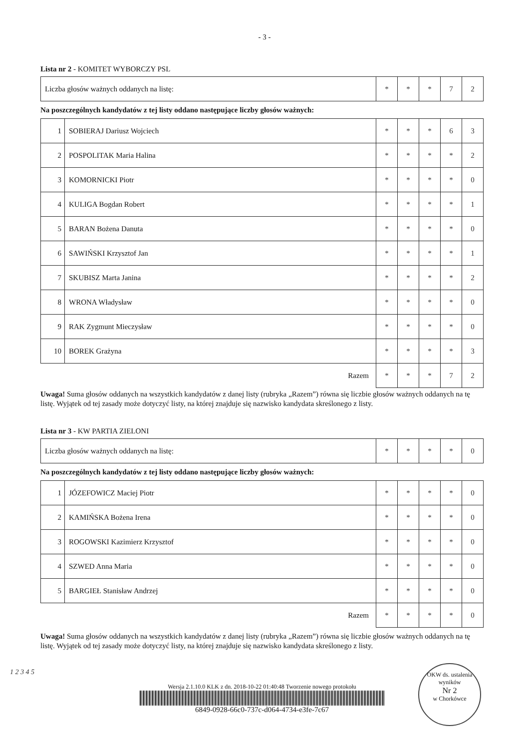- 3 -
Lista nr 2 - KOMITET WYBORCZY PSL
| Liczba głosów ważnych oddanych na listę: | * | * | * | 7 | 2 |
Na poszczególnych kandydatów z tej listy oddano następujące liczby głosów ważnych:
| 1 | SOBIERAJ Dariusz Wojciech | * | * | * | 6 | 3 |
| 2 | POSPOLITAK Maria Halina | * | * | * | * | 2 |
| 3 | KOMORNICKI Piotr | * | * | * | * | 0 |
| 4 | KULIGA Bogdan Robert | * | * | * | * | 1 |
| 5 | BARAN Bożena Danuta | * | * | * | * | 0 |
| 6 | SAWIŃSKI Krzysztof Jan | * | * | * | * | 1 |
| 7 | SKUBISZ Marta Janina | * | * | * | * | 2 |
| 8 | WRONA Władysław | * | * | * | * | 0 |
| 9 | RAK Zygmunt Mieczysław | * | * | * | * | 0 |
| 10 | BOREK Grażyna | * | * | * | * | 3 |
| Razem | | * | * | * | 7 | 2 |
Uwaga! Suma głosów oddanych na wszystkich kandydatów z danej listy (rubryka „Razem”) równa się liczbie głosów ważnych oddanych na tę listę. Wyjątek od tej zasady może dotyczyć listy, na której znajduje się nazwisko kandydata skreślonego z listy.
Lista nr 3 - KW PARTIA ZIELONI
| Liczba głosów ważnych oddanych na listę: | * | * | * | * | 0 |
Na poszczególnych kandydatów z tej listy oddano następujące liczby głosów ważnych:
| 1 | JÓZEFOWICZ Maciej Piotr | * | * | * | * | 0 |
| 2 | KAMIŃSKA Bożena Irena | * | * | * | * | 0 |
| 3 | ROGOWSKI Kazimierz Krzysztof | * | * | * | * | 0 |
| 4 | SZWED Anna Maria | * | * | * | * | 0 |
| 5 | BARGIEŁ Stanisław Andrzej | * | * | * | * | 0 |
| Razem | | * | * | * | * | 0 |
Uwaga! Suma głosów oddanych na wszystkich kandydatów z danej listy (rubryka „Razem”) równa się liczbie głosów ważnych oddanych na tę listę. Wyjątek od tej zasady może dotyczyć listy, na której znajduje się nazwisko kandydata skreślonego z listy.
1 2 3 4 5
Wersja 2.1.10.0 KLK z dn. 2018-10-22 01:40:48 Tworzenie nowego protokołu
6849-0928-66c0-737c-d064-4734-e3fe-7c67
OKW ds. ustalenia wyników
Nr 2
w Chorkówce